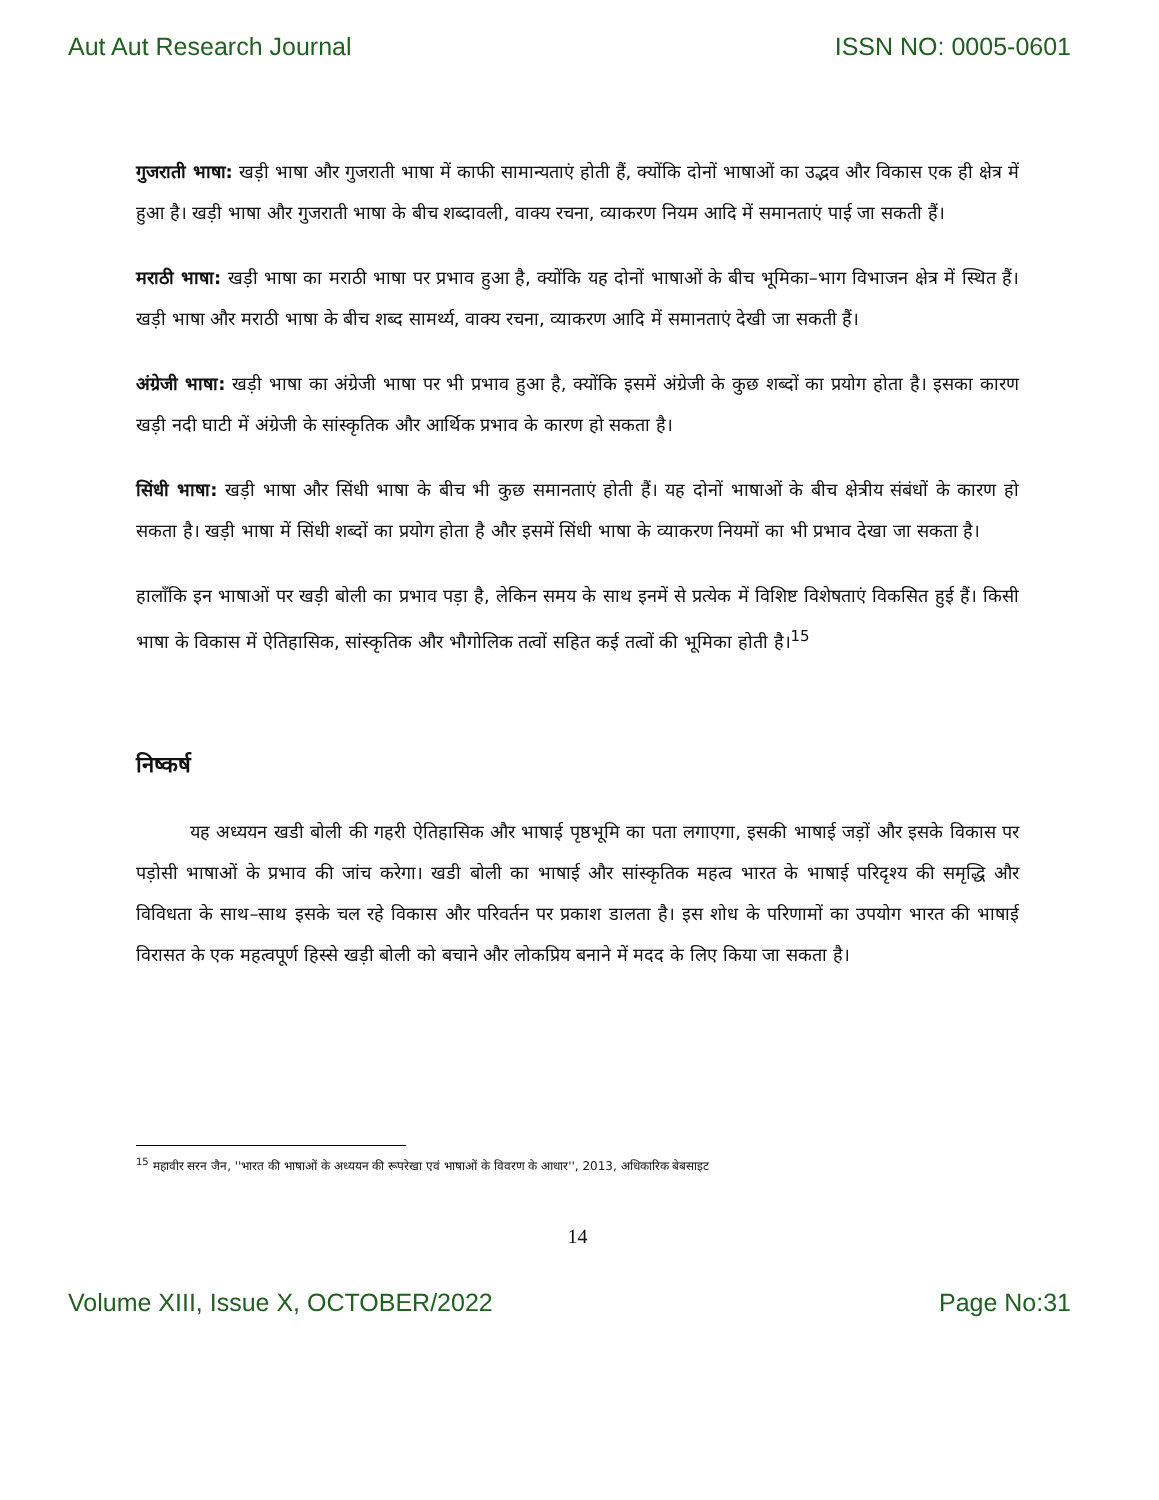Aut Aut Research Journal ISSN NO: 0005-0601
गुजराती भाषा: खड़ी भाषा और गुजराती भाषा में काफी सामान्यताएं होती हैं, क्योंकि दोनों भाषाओं का उद्भव और विकास एक ही क्षेत्र में हुआ है। खड़ी भाषा और गुजराती भाषा के बीच शब्दावली, वाक्य रचना, व्याकरण नियम आदि में समानताएं पाई जा सकती हैं।
मराठी भाषा: खड़ी भाषा का मराठी भाषा पर प्रभाव हुआ है, क्योंकि यह दोनों भाषाओं के बीच भूमिका–भाग विभाजन क्षेत्र में स्थित हैं। खड़ी भाषा और मराठी भाषा के बीच शब्द सामर्थ्य, वाक्य रचना, व्याकरण आदि में समानताएं देखी जा सकती हैं।
अंग्रेजी भाषा: खड़ी भाषा का अंग्रेजी भाषा पर भी प्रभाव हुआ है, क्योंकि इसमें अंग्रेजी के कुछ शब्दों का प्रयोग होता है। इसका कारण खड़ी नदी घाटी में अंग्रेजी के सांस्कृतिक और आर्थिक प्रभाव के कारण हो सकता है।
सिंधी भाषा: खड़ी भाषा और सिंधी भाषा के बीच भी कुछ समानताएं होती हैं। यह दोनों भाषाओं के बीच क्षेत्रीय संबंधों के कारण हो सकता है। खड़ी भाषा में सिंधी शब्दों का प्रयोग होता है और इसमें सिंधी भाषा के व्याकरण नियमों का भी प्रभाव देखा जा सकता है।
हालाँकि इन भाषाओं पर खड़ी बोली का प्रभाव पड़ा है, लेकिन समय के साथ इनमें से प्रत्येक में विशिष्ट विशेषताएं विकसित हुई हैं। किसी भाषा के विकास में ऐतिहासिक, सांस्कृतिक और भौगोलिक तत्वों सहित कई तत्वों की भूमिका होती है।<sup>15</sup>
निष्कर्ष
   यह अध्ययन खडी बोली की गहरी ऐतिहासिक और भाषाई पृष्ठभूमि का पता लगाएगा, इसकी भाषाई जड़ों और इसके विकास पर पड़ोसी भाषाओं के प्रभाव की जांच करेगा। खडी बोली का भाषाई और सांस्कृतिक महत्व भारत के भाषाई परिदृश्य की समृद्धि और विविधता के साथ–साथ इसके चल रहे विकास और परिवर्तन पर प्रकाश डालता है। इस शोध के परिणामों का उपयोग भारत की भाषाई विरासत के एक महत्वपूर्ण हिस्से खड़ी बोली को बचाने और लोकप्रिय बनाने में मदद के लिए किया जा सकता है।
<sup>15</sup> महावीर सरन जैन, ''भारत की भाषाओं के अध्ययन की रूपरेखा एवं भाषाओं के विवरण के आधार'', 2013, अधिकारिक बेबसाइट
14
Volume XIII, Issue X, OCTOBER/2022 Page No:31